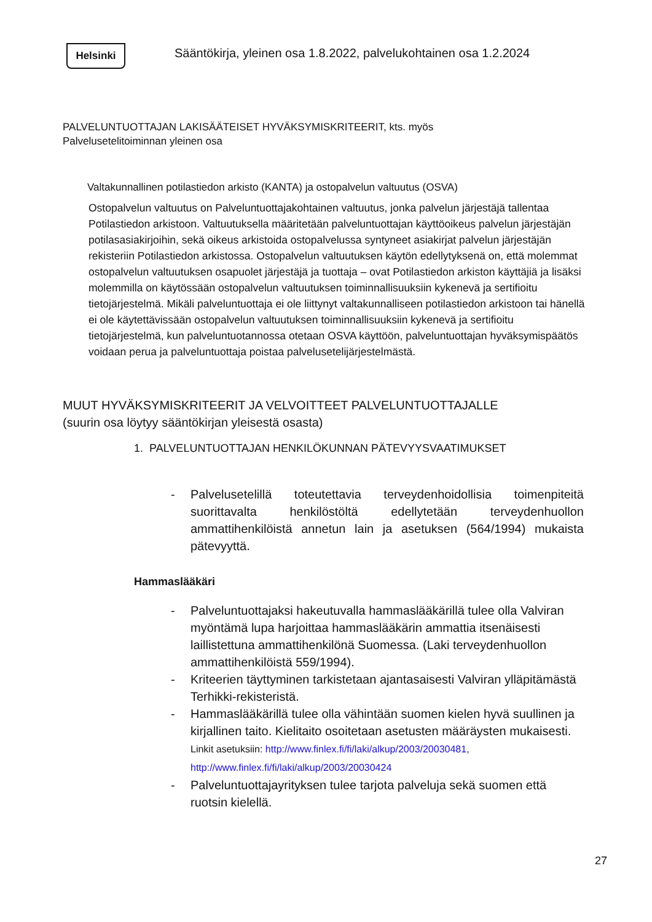Helsinki
Sääntökirja, yleinen osa 1.8.2022, palvelukohtainen osa 1.2.2024
PALVELUNTUOTTAJAN LAKISÄÄTEISET HYVÄKSYMISKRITEERIT, kts. myös
Palvelusetelitoiminnan yleinen osa
Valtakunnallinen potilastiedon arkisto (KANTA) ja ostopalvelun valtuutus (OSVA)
Ostopalvelun valtuutus on Palveluntuottajakohtainen valtuutus, jonka palvelun järjestäjä tallentaa Potilastiedon arkistoon. Valtuutuksella määritetään palveluntuottajan käyttöoikeus palvelun järjestäjän potilasasiakirjoihin, sekä oikeus arkistoida ostopalvelussa syntyneet asiakirjat palvelun järjestäjän rekisteriin Potilastiedon arkistossa. Ostopalvelun valtuutuksen käytön edellytyksenä on, että molemmat ostopalvelun valtuutuksen osapuolet järjestäjä ja tuottaja – ovat Potilastiedon arkiston käyttäjiä ja lisäksi molemmilla on käytössään ostopalvelun valtuutuksen toiminnallisuuksiin kykenevä ja sertifioitu tietojärjestelmä. Mikäli palveluntuottaja ei ole liittynyt valtakunnalliseen potilastiedon arkistoon tai hänellä ei ole käytettävissään ostopalvelun valtuutuksen toiminnallisuuksiin kykenevä ja sertifioitu tietojärjestelmä, kun palveluntuotannossa otetaan OSVA käyttöön, palveluntuottajan hyväksymispäätös voidaan perua ja palveluntuottaja poistaa palvelusetelijärjestelmästä.
MUUT HYVÄKSYMISKRITEERIT JA VELVOITTEET PALVELUNTUOTTAJALLE
(suurin osa löytyy sääntökirjan yleisestä osasta)
1. PALVELUNTUOTTAJAN HENKILÖKUNNAN PÄTEVYYSVAATIMUKSET
- Palvelusetelillä toteutettavia terveydenhoidollisia toimenpiteitä suorittavalta henkilöstöltä edellytetään terveydenhuollon ammattihenkilöistä annetun lain ja asetuksen (564/1994) mukaista pätevyyttä.
Hammaslääkäri
- Palveluntuottajaksi hakeutuvalla hammaslääkärillä tulee olla Valviran myöntämä lupa harjoittaa hammaslääkärin ammattia itsenäisesti laillistettuna ammattihenkilönä Suomessa. (Laki terveydenhuollon ammattihenkilöistä 559/1994).
- Kriteerien täyttyminen tarkistetaan ajantasaisesti Valviran ylläpitämästä Terhikki-rekisteristä.
- Hammaslääkärillä tulee olla vähintään suomen kielen hyvä suullinen ja kirjallinen taito. Kielitaito osoitetaan asetusten määräysten mukaisesti. Linkit asetuksiin: http://www.finlex.fi/fi/laki/alkup/2003/20030481, http://www.finlex.fi/fi/laki/alkup/2003/20030424
- Palveluntuottajayrityksen tulee tarjota palveluja sekä suomen että ruotsin kielellä.
27